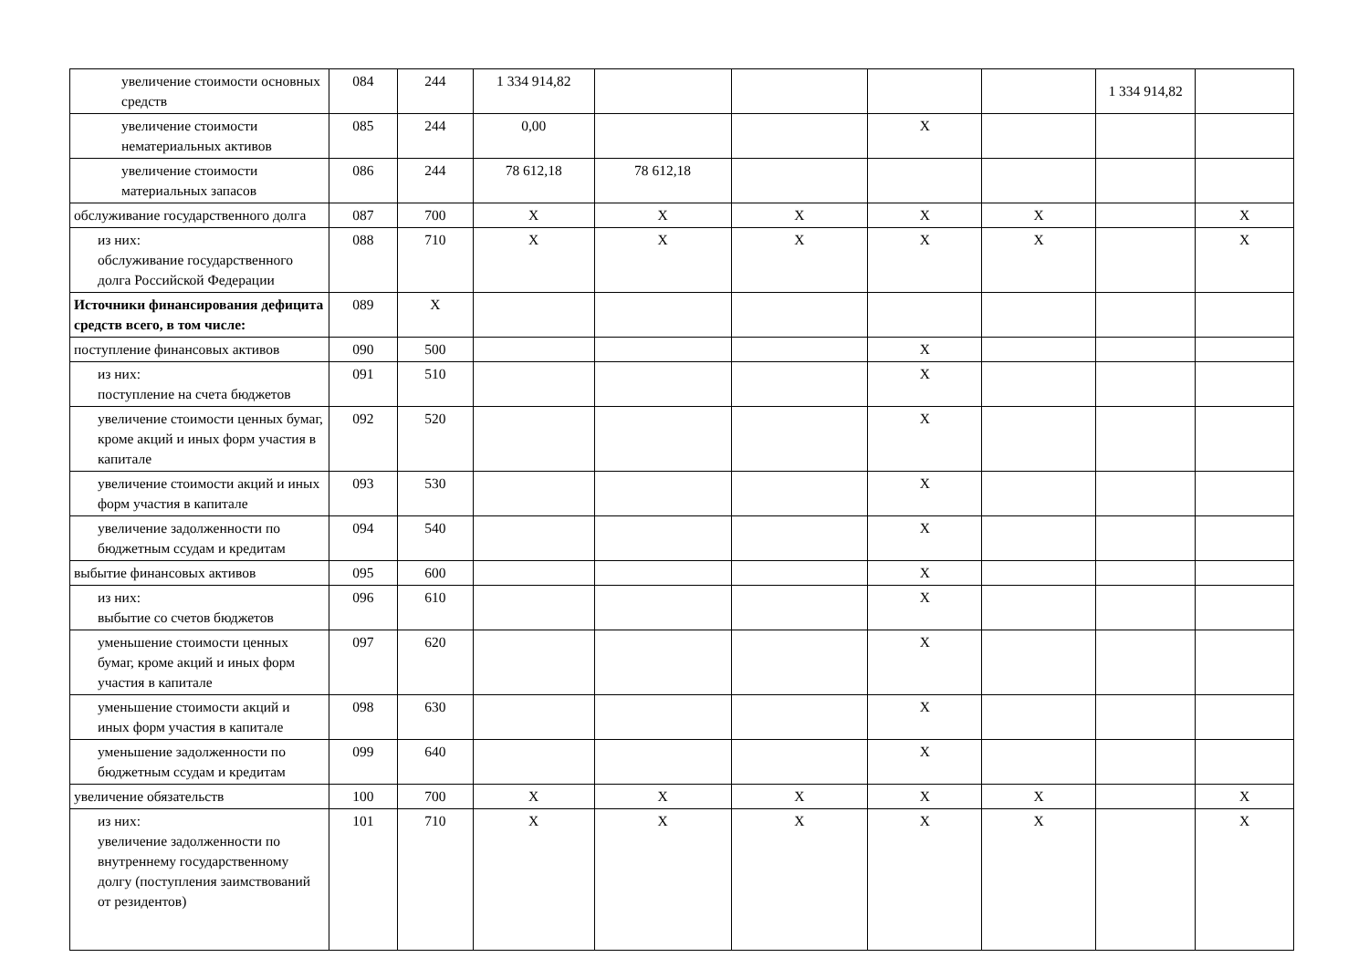| увеличение стоимости основных средств | 084 | 244 | 1 334 914,82 | | | | | 1 334 914,82 | |
| увеличение стоимости нематериальных активов | 085 | 244 | 0,00 | | | X | | | |
| увеличение стоимости материальных запасов | 086 | 244 | 78 612,18 | 78 612,18 | | | | | |
| обслуживание государственного долга | 087 | 700 | X | X | X | X | X | | X |
| из них: обслуживание государственного долга Российской Федерации | 088 | 710 | X | X | X | X | X | | X |
| Источники финансирования дефицита средств всего, в том числе: | 089 | X | | | | | | | |
| поступление финансовых активов | 090 | 500 | | | | X | | | |
| из них: поступление на счета бюджетов | 091 | 510 | | | | X | | | |
| увеличение стоимости ценных бумаг, кроме акций и иных форм участия в капитале | 092 | 520 | | | | X | | | |
| увеличение стоимости акций и иных форм участия в капитале | 093 | 530 | | | | X | | | |
| увеличение задолженности по бюджетным ссудам и кредитам | 094 | 540 | | | | X | | | |
| выбытие финансовых активов | 095 | 600 | | | | X | | | |
| из них: выбытие со счетов бюджетов | 096 | 610 | | | | X | | | |
| уменьшение стоимости ценных бумаг, кроме акций и иных форм участия в капитале | 097 | 620 | | | | X | | | |
| уменьшение стоимости акций и иных форм участия в капитале | 098 | 630 | | | | X | | | |
| уменьшение задолженности по бюджетным ссудам и кредитам | 099 | 640 | | | | X | | | |
| увеличение обязательств | 100 | 700 | X | X | X | X | X | | X |
| из них: увеличение задолженности по внутреннему государственному долгу (поступления заимствований от резидентов) | 101 | 710 | X | X | X | X | X | | X |